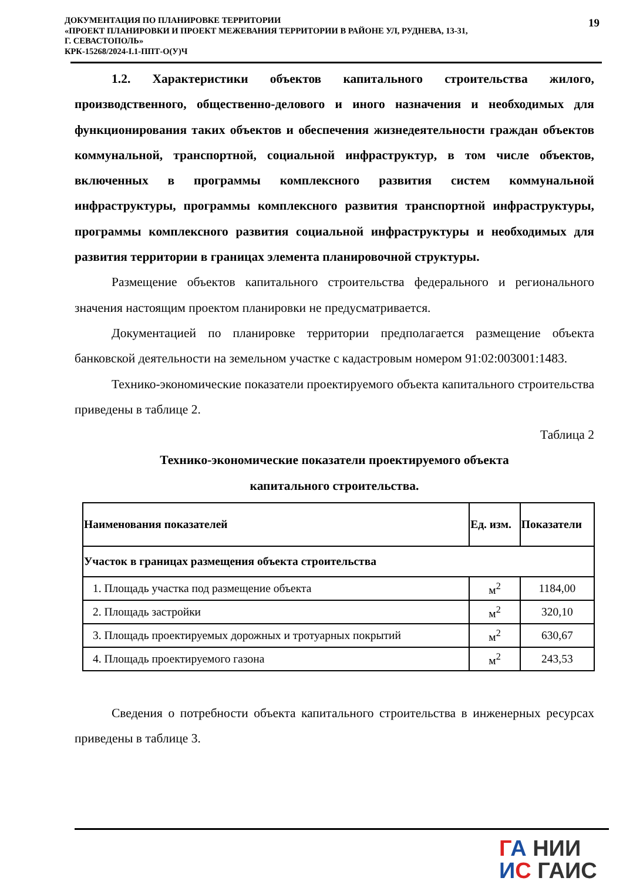ДОКУМЕНТАЦИЯ ПО ПЛАНИРОВКЕ ТЕРРИТОРИИ
«ПРОЕКТ ПЛАНИРОВКИ И ПРОЕКТ МЕЖЕВАНИЯ ТЕРРИТОРИИ В РАЙОНЕ УЛ, РУДНЕВА, 13-31,
Г. СЕВАСТОПОЛЬ»
КРК-15268/2024-I.1-ППТ-О(У)Ч
19
1.2. Характеристики объектов капитального строительства жилого, производственного, общественно-делового и иного назначения и необходимых для функционирования таких объектов и обеспечения жизнедеятельности граждан объектов коммунальной, транспортной, социальной инфраструктур, в том числе объектов, включенных в программы комплексного развития систем коммунальной инфраструктуры, программы комплексного развития транспортной инфраструктуры, программы комплексного развития социальной инфраструктуры и необходимых для развития территории в границах элемента планировочной структуры.
Размещение объектов капитального строительства федерального и регионального значения настоящим проектом планировки не предусматривается.
Документацией по планировке территории предполагается размещение объекта банковской деятельности на земельном участке с кадастровым номером 91:02:003001:1483.
Технико-экономические показатели проектируемого объекта капитального строительства приведены в таблице 2.
Таблица 2
Технико-экономические показатели проектируемого объекта
капитального строительства.
| Наименования показателей | Ед. изм. | Показатели |
| --- | --- | --- |
| Участок в границах размещения объекта строительства | | |
| 1. Площадь участка под размещение объекта | м<sup>2</sup> | 1184,00 |
| 2. Площадь застройки | м<sup>2</sup> | 320,10 |
| 3. Площадь проектируемых дорожных и тротуарных покрытий | м<sup>2</sup> | 630,67 |
| 4. Площадь проектируемого газона | м<sup>2</sup> | 243,53 |
Сведения о потребности объекта капитального строительства в инженерных ресурсах приведены в таблице 3.
ГА НИИ
ИС ГАИС